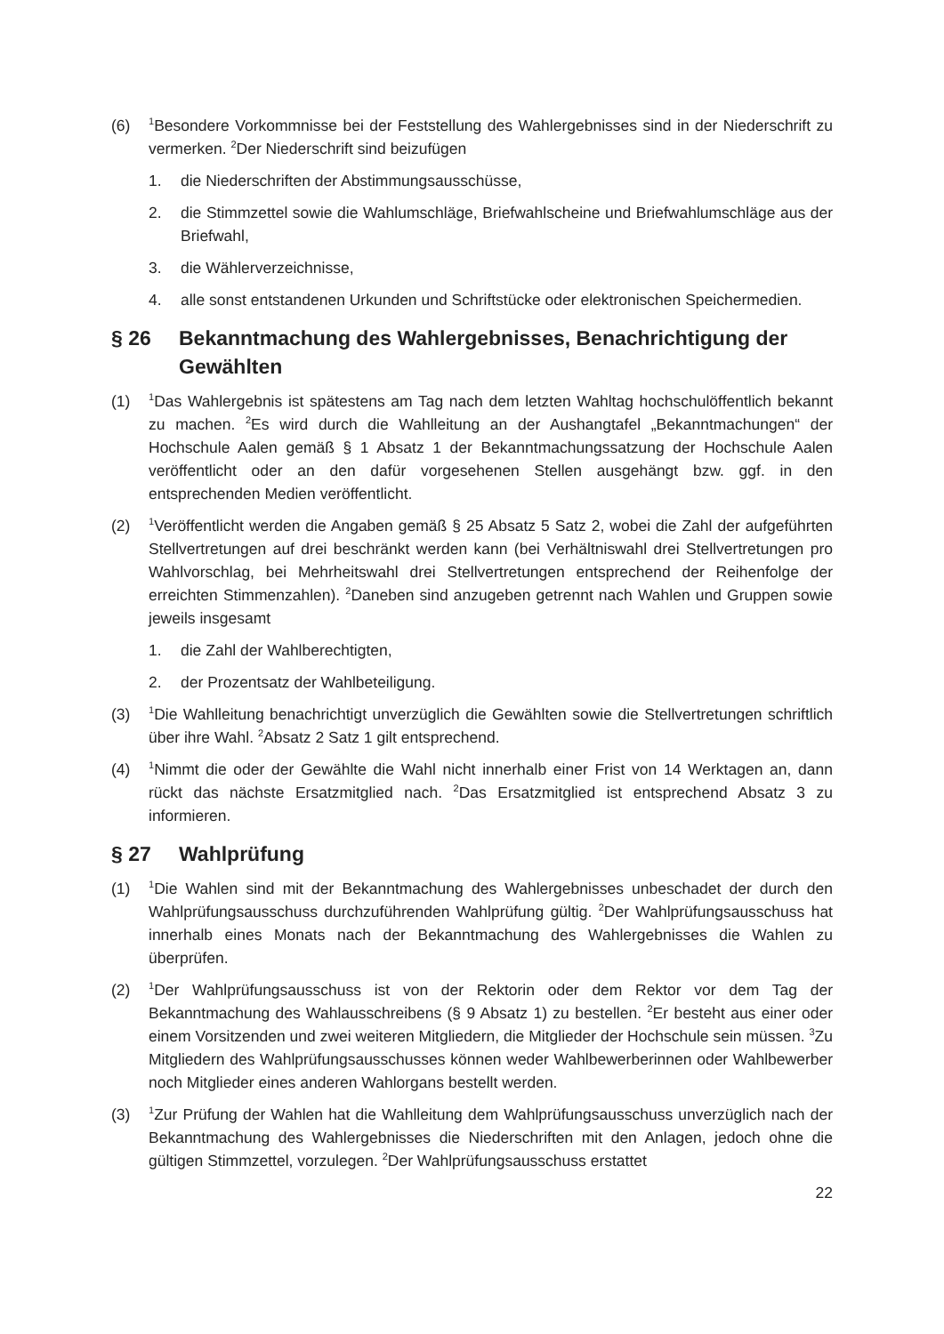(6)
<sup>1</sup> Besondere Vorkommnisse bei der Feststellung des Wahlergebnisses sind in der Niederschrift zu vermerken. <sup>2</sup>Der Niederschrift sind beizufügen
1. die Niederschriften der Abstimmungsausschüsse,
2. die Stimmzettel sowie die Wahlumschläge, Briefwahlscheine und Briefwahlumschläge aus der Briefwahl,
3. die Wählerverzeichnisse,
4. alle sonst entstandenen Urkunden und Schriftstücke oder elektronischen Speichermedien.
§ 26 Bekanntmachung des Wahlergebnisses, Benachrichtigung der Gewählten
(1)
<sup>1</sup> Das Wahlergebnis ist spätestens am Tag nach dem letzten Wahltag hochschulöffentlich bekannt zu machen. <sup>2</sup>Es wird durch die Wahlleitung an der Aushangtafel „Bekanntmachungen“ der Hochschule Aalen gemäß § 1 Absatz 1 der Bekanntmachungssatzung der Hochschule Aalen veröffentlicht oder an den dafür vorgesehenen Stellen ausgehängt bzw. ggf. in den entsprechenden Medien veröffentlicht.
(2)
<sup>1</sup> Veröffentlicht werden die Angaben gemäß § 25 Absatz 5 Satz 2, wobei die Zahl der aufgeführten Stellvertretungen auf drei beschränkt werden kann (bei Verhältniswahl drei Stellvertretungen pro Wahlvorschlag, bei Mehrheitswahl drei Stellvertretungen entsprechend der Reihenfolge der erreichten Stimmenzahlen). <sup>2</sup>Daneben sind anzugeben getrennt nach Wahlen und Gruppen sowie jeweils insgesamt
1. die Zahl der Wahlberechtigten,
2. der Prozentsatz der Wahlbeteiligung.
(3)
<sup>1</sup> Die Wahlleitung benachrichtigt unverzüglich die Gewählten sowie die Stellvertretungen schriftlich über ihre Wahl. <sup>2</sup>Absatz 2 Satz 1 gilt entsprechend.
(4)
<sup>1</sup> Nimmt die oder der Gewählte die Wahl nicht innerhalb einer Frist von 14 Werktagen an, dann rückt das nächste Ersatzmitglied nach. <sup>2</sup>Das Ersatzmitglied ist entsprechend Absatz 3 zu informieren.
§ 27 Wahlprüfung
(1)
<sup>1</sup> Die Wahlen sind mit der Bekanntmachung des Wahlergebnisses unbeschadet der durch den Wahlprüfungsausschuss durchzuführenden Wahlprüfung gültig. <sup>2</sup>Der Wahlprüfungsausschuss hat innerhalb eines Monats nach der Bekanntmachung des Wahlergebnisses die Wahlen zu überprüfen.
(2)
<sup>1</sup> Der Wahlprüfungsausschuss ist von der Rektorin oder dem Rektor vor dem Tag der Bekanntmachung des Wahlausschreibens (§ 9 Absatz 1) zu bestellen. <sup>2</sup>Er besteht aus einer oder einem Vorsitzenden und zwei weiteren Mitgliedern, die Mitglieder der Hochschule sein müssen. <sup>3</sup>Zu Mitgliedern des Wahlprüfungsausschusses können weder Wahlbewerberinnen oder Wahlbewerber noch Mitglieder eines anderen Wahlorgans bestellt werden.
(3)
<sup>1</sup> Zur Prüfung der Wahlen hat die Wahlleitung dem Wahlprüfungsausschuss unverzüglich nach der Bekanntmachung des Wahlergebnisses die Niederschriften mit den Anlagen, jedoch ohne die gültigen Stimmzettel, vorzulegen. <sup>2</sup>Der Wahlprüfungsausschuss erstattet
22